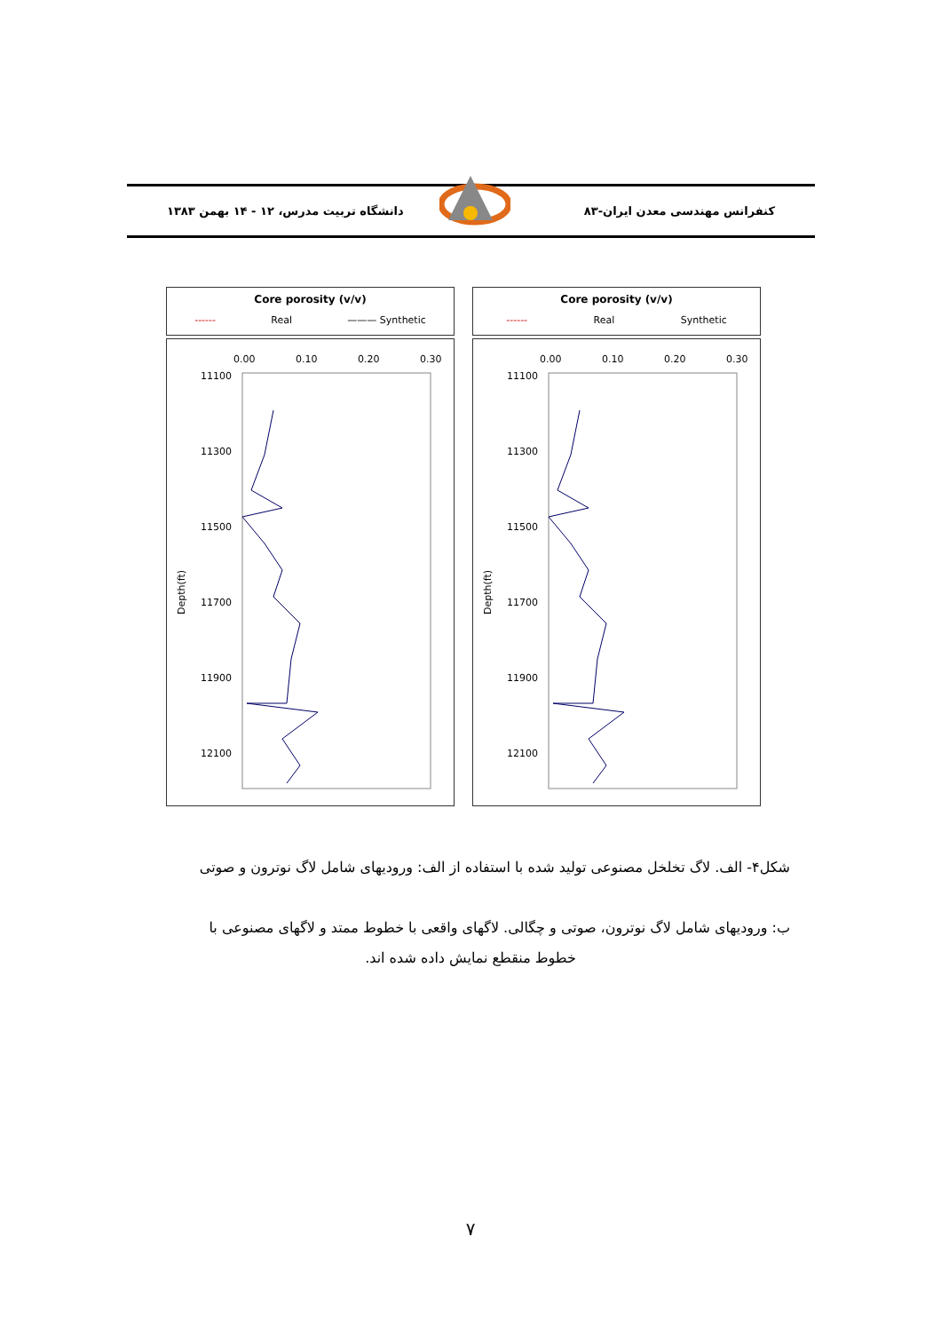كنفرانس مهندسی معدن ايران-۸۳ دانشگاه تربيت مدرس، ۱۲ - ۱۴ بهمن ۱۳۸۳
Core porosity (v/v)
------ Real ——— Synthetic
0.00
0.10
0.20
0.30
11100
11300
11500
11700
11900
12100
Depth(ft)
Core porosity (v/v)
------ Real Synthetic
0.00
0.10
0.20
0.30
11100
11300
11500
11700
11900
12100
Depth(ft)
شكل۴- الف. لاگ تخلخل مصنوعی توليد شده با استفاده از الف: وروديهای شامل لاگ نوترون و صوتی
ب: وروديهای شامل لاگ نوترون، صوتی و چگالی. لاگهای واقعی با خطوط ممتد و لاگهای مصنوعی با
خطوط منقطع نمايش داده شده اند.
۷